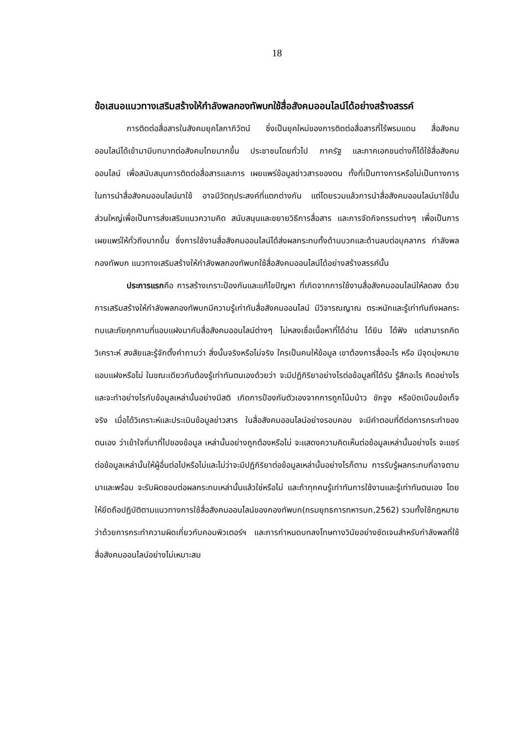18
ข้อเสนอแนวทางเสริมสร้างให้กำลังพลกองทัพบกใช้สื่อสังคมออนไลน์ได้อย่างสร้างสรรค์
การติดต่อสื่อสารในสังคมยุคโลกาภิวัตน์ ซึ่งเป็นยุคใหม่ของการติดต่อสื่อสารที่ไร้พรมแดน สื่อสังคมออนไลน์ได้เข้ามามีบทบาทต่อสังคมไทยมากขึ้น ประชาชนโดยทั่วไป ภาครัฐ และภาคเอกชนต่างก็ได้ใช้สื่อสังคมออนไลน์ เพื่อสนับสนุนการติดต่อสื่อสารและการ เผยแพร่ข้อมูลข่าวสารของตน ทั้งที่เป็นทางการหรือไม่เป็นทางการ ในการนำสื่อสังคมออนไลน์มาใช้ อาจมีวัตถุประสงค์ที่แตกต่างกัน แต่โดยรวมแล้วการนำสื่อสังคมออนไลน์มาใช้นั้น ส่วนใหญ่เพื่อเป็นการส่งเสริมแนวความคิด สนับสนุนและขยายวิธีการสื่อสาร และการจัดกิจกรรมต่างๆ เพื่อเป็นการเผยแพร่ให้ทั่วถึงมากขึ้น ซึ่งการใช้งานสื่อสังคมออนไลน์ได้ส่งผลกระทบทั้งด้านบวกและด้านลบต่อบุคลากร กำลังพลกองทัพบก แนวทางเสริมสร้างให้กำลังพลกองทัพบกใช้สื่อสังคมออนไลน์ได้อย่างสร้างสรรค์นั้น
ประการแรกคือ การสร้างเกราะป้องกันและแก้ไขปัญหา ที่เกิดจากการใช้งานสื่อสังคมออนไลน์ให้ลดลง ด้วยการเสริมสร้างให้กำลังพลกองทัพบกมีความรู้เท่าทันสื่อสังคมออนไลน์ มีวิจารณญาณ ตระหนักและรู้เท่าทันถึงผลกระทบและภัยคุกคามที่แอบแฝงมากับสื่อสังคมออนไลน์ต่างๆ ไม่หลงเชื่อเนื้อหาที่ได้อ่าน ได้ยิน ได้ฟัง แต่สามารถคิดวิเคราะห์ สงสัยและรู้จักตั้งคำถามว่า สิ่งนั้นจริงหรือไม่จริง ใครเป็นคนให้ข้อมูล เขาต้องการสื่ออะไร หรือ มีจุดมุ่งหมายแอบแฝงหรือไม่ ในขณะเดียวกันต้องรู้เท่าทันตนเองด้วยว่า จะมีปฏิกิริยาอย่างไรต่อข้อมูลที่ได้รับ รู้สึกอะไร คิดอย่างไร และจะทำอย่างไรกับข้อมูลเหล่านั้นอย่างมีสติ เกิดการป้องกันตัวเองจากการถูกโน้มน้าว ชักจูง หรือบิดเบือนข้อเท็จจริง เมื่อได้วิเคราะห์และประเมินข้อมูลข่าวสาร ในสื่อสังคมออนไลน์อย่างรอบคอบ จะมีคำตอบที่ดีต่อการกระทำของตนเอง ว่าเข้าใจที่มาที่ไปของข้อมูล เหล่านั้นอย่างถูกต้องหรือไม่ จะแสดงความคิดเห็นต่อข้อมูลเหล่านั้นอย่างไร จะแชร์ต่อข้อมูลเหล่านั้นให้ผู้อื่นต่อไปหรือไม่และไม่ว่าจะมีปฏิกิริยาต่อข้อมูลเหล่านั้นอย่างไรก็ตาม การรับรู้ผลกระทบที่อาจตามมาและพร้อม จะรับผิดชอบต่อผลกระทบเหล่านั้นแล้วใช่หรือไม่ และถ้าทุกคนรู้เท่าทันการใช้งานและรู้เท่าทันตนเอง โดยให้ยึดถือปฏิบัติตามแนวทางการใช้สื่อสังคมออนไลน์ของกองทัพบก(กรมยุทธการทหารบก,2562) รวมทั้งใช้กฎหมายว่าด้วยการกระทำความผิดเกี่ยวกับคอมพิวเตอร์ฯ และการกำหนดบทลงโทษทางวินัยอย่างชัดเจนสำหรับกำลังพลที่ใช้สื่อสังคมออนไลน์อย่างไม่เหมาะสม